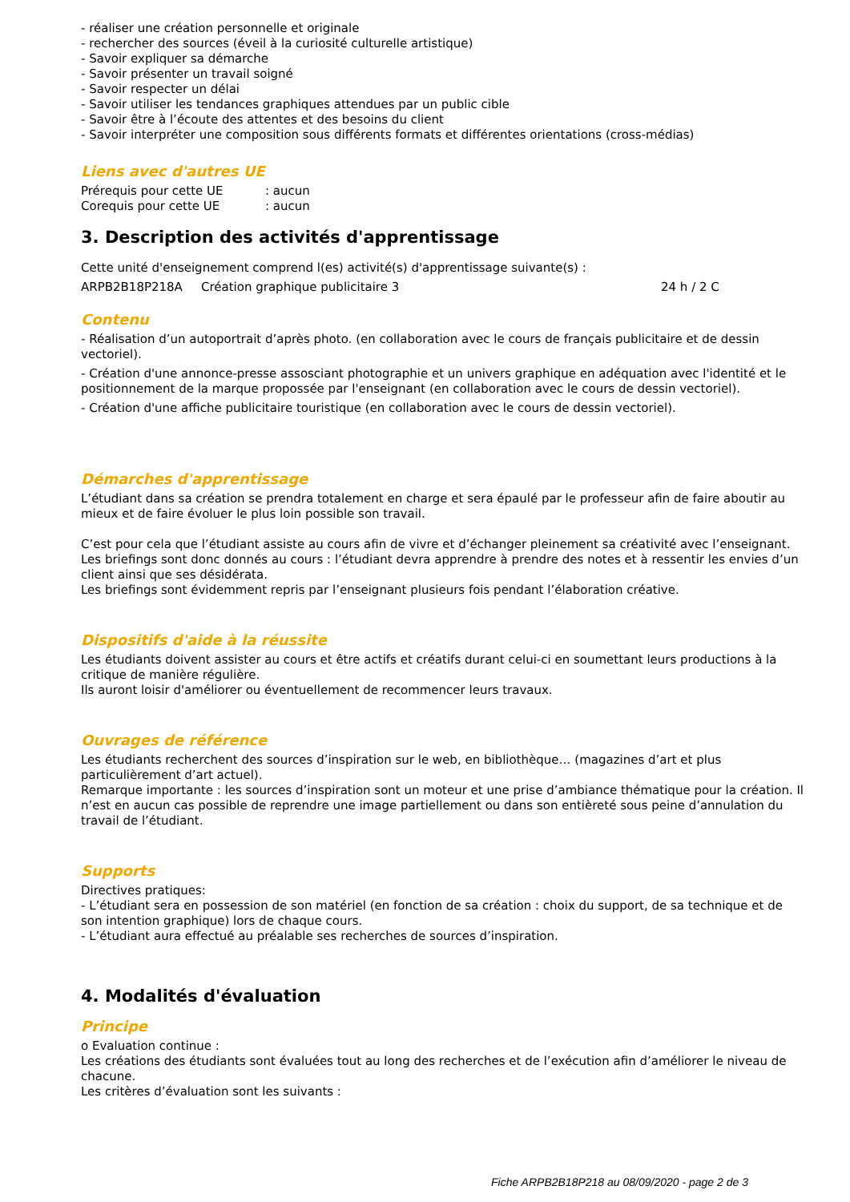- réaliser une création personnelle et originale
- rechercher des sources (éveil à la curiosité culturelle artistique)
- Savoir expliquer sa démarche
- Savoir présenter un travail soigné
- Savoir respecter un délai
- Savoir utiliser les tendances graphiques attendues par un public cible
- Savoir être à l’écoute des attentes et des besoins du client
- Savoir interpréter une composition sous différents formats et différentes orientations (cross-médias)
Liens avec d'autres UE
Prérequis pour cette UE: aucun
Corequis pour cette UE: aucun
3. Description des activités d'apprentissage
Cette unité d'enseignement comprend l(es) activité(s) d'apprentissage suivante(s) :
ARPB2B18P218A Création graphique publicitaire 3 24 h / 2 C
Contenu
- Réalisation d’un autoportrait d’après photo. (en collaboration avec le cours de français publicitaire et de dessin vectoriel).
- Création d'une annonce-presse assosciant photographie et un univers graphique en adéquation avec l'identité et le positionnement de la marque propossée par l'enseignant (en collaboration avec le cours de dessin vectoriel).
- Création d'une affiche publicitaire touristique (en collaboration avec le cours de dessin vectoriel).
Démarches d'apprentissage
L’étudiant dans sa création se prendra totalement en charge et sera épaulé par le professeur afin de faire aboutir au mieux et de faire évoluer le plus loin possible son travail.
C’est pour cela que l’étudiant assiste au cours afin de vivre et d’échanger pleinement sa créativité avec l’enseignant.
Les briefings sont donc donnés au cours : l’étudiant devra apprendre à prendre des notes et à ressentir les envies d’un client ainsi que ses désidérata.
Les briefings sont évidemment repris par l’enseignant plusieurs fois pendant l’élaboration créative.
Dispositifs d'aide à la réussite
Les étudiants doivent assister au cours et être actifs et créatifs durant celui-ci en soumettant leurs productions à la critique de manière régulière.
Ils auront loisir d'améliorer ou éventuellement de recommencer leurs travaux.
Ouvrages de référence
Les étudiants recherchent des sources d’inspiration sur le web, en bibliothèque… (magazines d’art et plus particulièrement d’art actuel).
Remarque importante : les sources d’inspiration sont un moteur et une prise d’ambiance thématique pour la création. Il n’est en aucun cas possible de reprendre une image partiellement ou dans son entièreté sous peine d’annulation du travail de l’étudiant.
Supports
Directives pratiques:
- L’étudiant sera en possession de son matériel (en fonction de sa création : choix du support, de sa technique et de son intention graphique) lors de chaque cours.
- L’étudiant aura effectué au préalable ses recherches de sources d’inspiration.
4. Modalités d'évaluation
Principe
o Evaluation continue :
Les créations des étudiants sont évaluées tout au long des recherches et de l’exécution afin d’améliorer le niveau de chacune.
Les critères d’évaluation sont les suivants :
Fiche ARPB2B18P218 au 08/09/2020 - page 2 de 3